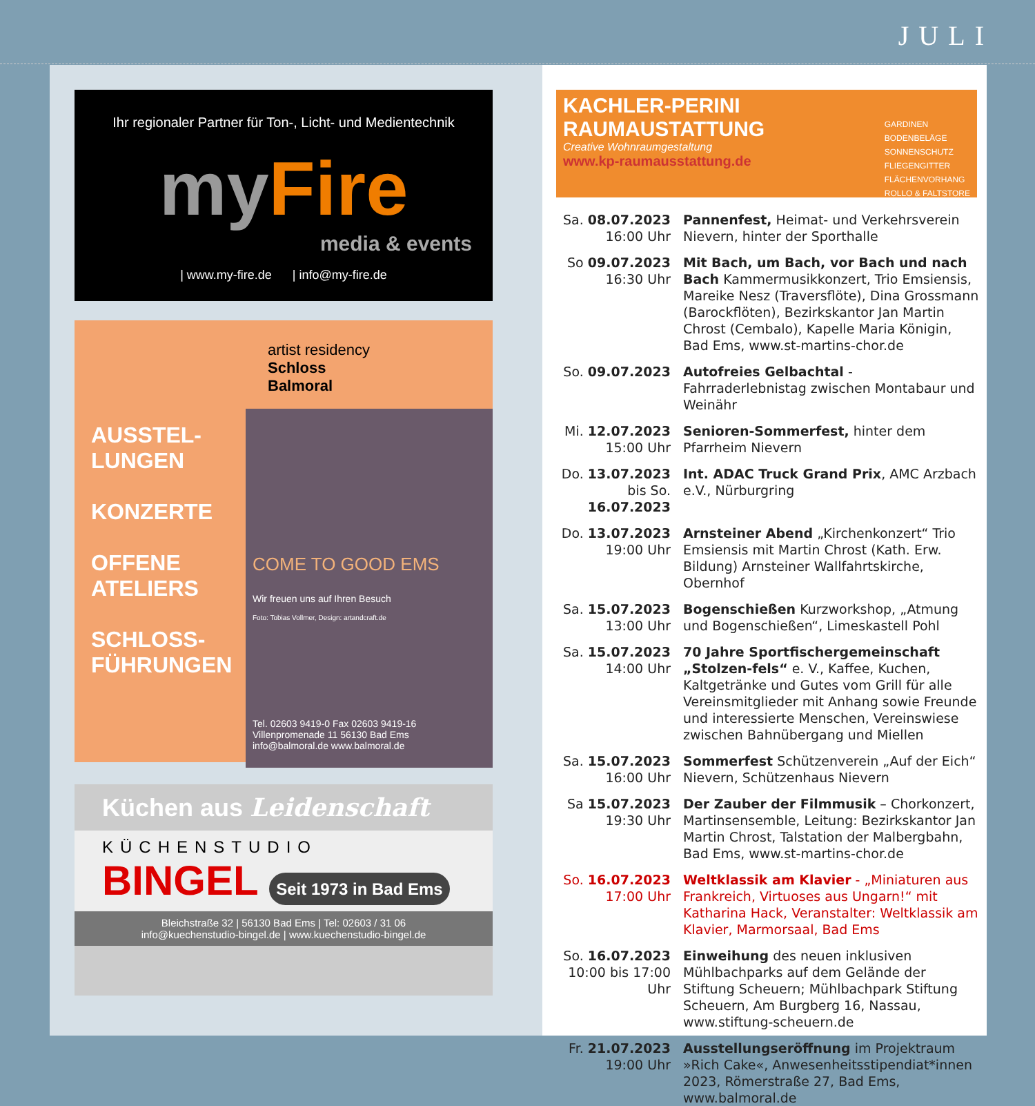JULI
Ihr regionaler Partner für Ton-, Licht- und Medientechnik
my Fire
media & events
| www.my-fire.de | info@my-fire.de
artist residency
Schloss
Balmoral
AUSSTEL-
LUNGEN
KONZERTE
OFFENE
ATELIERS
SCHLOSS-
FÜHRUNGEN
COME TO GOOD EMS
Wir freuen uns auf Ihren Besuch
Foto: Tobias Vollmer, Design: artandcraft.de
Tel. 02603 9419-0 Fax 02603 9419-16 Villenpromenade 11 56130 Bad Ems info@balmoral.de www.balmoral.de
Küchen aus Leidenschaft
KÜCHENSTUDIO
BINGEL Seit 1973 in Bad Ems
Bleichstraße 32 | 56130 Bad Ems | Tel: 02603 / 31 06
info@kuechenstudio-bingel.de | www.kuechenstudio-bingel.de
KACHLER-PERINI
RAUMAUSTATTUNG GARDINEN
BODENBELÄGE
SONNENSCHUTZ
FLIEGENGITTER
FLÄCHENVORHANG
ROLLO & FALTSTORE
Creative Wohnraumgestaltung
www.kp-raumausstattung.de
Sa. 08.07.2023
16:00 Uhr
Pannenfest, Heimat- und Verkehrsverein Nievern, hinter der Sporthalle
So 09.07.2023
16:30 Uhr
Mit Bach, um Bach, vor Bach und nach Bach Kammermusikkonzert, Trio Emsiensis, Mareike Nesz (Traversflöte), Dina Grossmann (Barockflöten), Bezirkskantor Jan Martin Chrost (Cembalo), Kapelle Maria Königin, Bad Ems, www.st-martins-chor.de
So. 09.07.2023 Autofreies Gelbachtal - Fahrraderlebnistag zwischen Montabaur und Weinähr
Mi. 12.07.2023
15:00 Uhr
Senioren-Sommerfest, hinter dem Pfarrheim Nievern
Do. 13.07.2023
bis So. 16.07.2023
Int. ADAC Truck Grand Prix, AMC Arzbach e.V., Nürburgring
Do. 13.07.2023
19:00 Uhr
Arnsteiner Abend „Kirchenkonzert“ Trio Emsiensis mit Martin Chrost (Kath. Erw. Bildung) Arnsteiner Wallfahrtskirche, Obernhof
Sa. 15.07.2023
13:00 Uhr
Bogenschießen Kurzworkshop, „Atmung und Bogenschießen“, Limeskastell Pohl
Sa. 15.07.2023
14:00 Uhr
70 Jahre Sportfischergemeinschaft „Stolzen-fels“ e. V., Kaffee, Kuchen, Kaltgetränke und Gutes vom Grill für alle Vereinsmitglieder mit Anhang sowie Freunde und interessierte Menschen, Vereinswiese zwischen Bahnübergang und Miellen
Sa. 15.07.2023
16:00 Uhr
Sommerfest Schützenverein „Auf der Eich“ Nievern, Schützenhaus Nievern
Sa 15.07.2023
19:30 Uhr
Der Zauber der Filmmusik – Chorkonzert, Martinsensemble, Leitung: Bezirkskantor Jan Martin Chrost, Talstation der Malbergbahn, Bad Ems, www.st-martins-chor.de
So. 16.07.2023
17:00 Uhr
Weltklassik am Klavier - „Miniaturen aus Frankreich, Virtuoses aus Ungarn!“ mit Katharina Hack, Veranstalter: Weltklassik am Klavier, Marmorsaal, Bad Ems
So. 16.07.2023
10:00 bis 17:00 Uhr
Einweihung des neuen inklusiven Mühlbachparks auf dem Gelände der Stiftung Scheuern; Mühlbachpark Stiftung Scheuern, Am Burgberg 16, Nassau, www.stiftung-scheuern.de
Fr. 21.07.2023
19:00 Uhr
Ausstellungseröffnung im Projektraum »Rich Cake«, Anwesenheitsstipendiat*innen 2023, Römerstraße 27, Bad Ems, www.balmoral.de